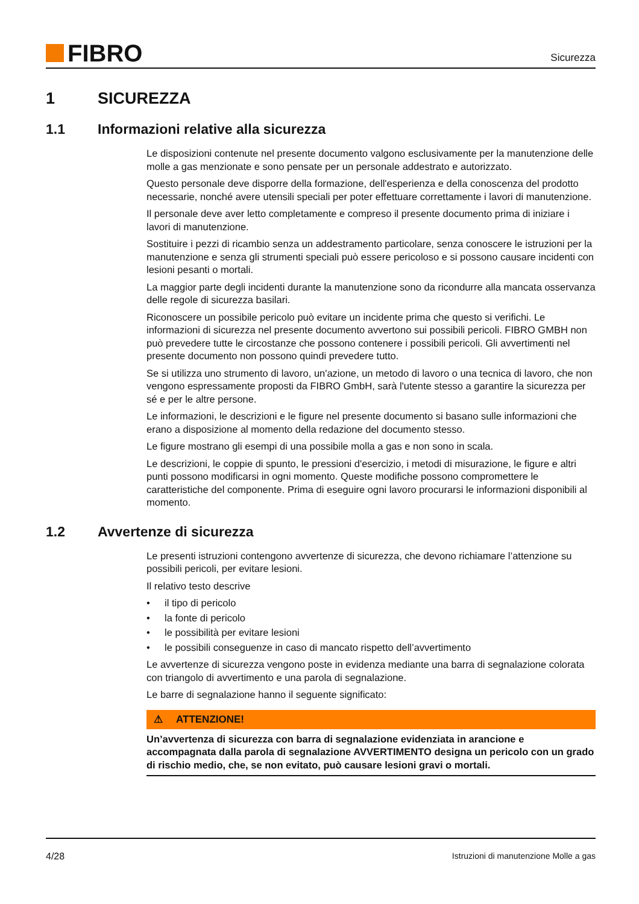FIBRO
Sicurezza
1 SICUREZZA
1.1 Informazioni relative alla sicurezza
Le disposizioni contenute nel presente documento valgono esclusivamente per la manutenzione delle molle a gas menzionate e sono pensate per un personale addestrato e autorizzato.
Questo personale deve disporre della formazione, dell'esperienza e della conoscenza del prodotto necessarie, nonché avere utensili speciali per poter effettuare correttamente i lavori di manutenzione.
Il personale deve aver letto completamente e compreso il presente documento prima di iniziare i lavori di manutenzione.
Sostituire i pezzi di ricambio senza un addestramento particolare, senza conoscere le istruzioni per la manutenzione e senza gli strumenti speciali può essere pericoloso e si possono causare incidenti con lesioni pesanti o mortali.
La maggior parte degli incidenti durante la manutenzione sono da ricondurre alla mancata osservanza delle regole di sicurezza basilari.
Riconoscere un possibile pericolo può evitare un incidente prima che questo si verifichi. Le informazioni di sicurezza nel presente documento avvertono sui possibili pericoli. FIBRO GMBH non può prevedere tutte le circostanze che possono contenere i possibili pericoli. Gli avvertimenti nel presente documento non possono quindi prevedere tutto.
Se si utilizza uno strumento di lavoro, un'azione, un metodo di lavoro o una tecnica di lavoro, che non vengono espressamente proposti da FIBRO GmbH, sarà l'utente stesso a garantire la sicurezza per sé e per le altre persone.
Le informazioni, le descrizioni e le figure nel presente documento si basano sulle informazioni che erano a disposizione al momento della redazione del documento stesso.
Le figure mostrano gli esempi di una possibile molla a gas e non sono in scala.
Le descrizioni, le coppie di spunto, le pressioni d'esercizio, i metodi di misurazione, le figure e altri punti possono modificarsi in ogni momento. Queste modifiche possono compromettere le caratteristiche del componente. Prima di eseguire ogni lavoro procurarsi le informazioni disponibili al momento.
1.2 Avvertenze di sicurezza
Le presenti istruzioni contengono avvertenze di sicurezza, che devono richiamare l’attenzione su possibili pericoli, per evitare lesioni.
Il relativo testo descrive
• il tipo di pericolo
• la fonte di pericolo
• le possibilità per evitare lesioni
• le possibili conseguenze in caso di mancato rispetto dell’avvertimento
Le avvertenze di sicurezza vengono poste in evidenza mediante una barra di segnalazione colorata con triangolo di avvertimento e una parola di segnalazione.
Le barre di segnalazione hanno il seguente significato:
⚠ ATTENZIONE!
Un’avvertenza di sicurezza con barra di segnalazione evidenziata in arancione e accompagnata dalla parola di segnalazione AVVERTIMENTO designa un pericolo con un grado di rischio medio, che, se non evitato, può causare lesioni gravi o mortali.
4/28 Istruzioni di manutenzione Molle a gas